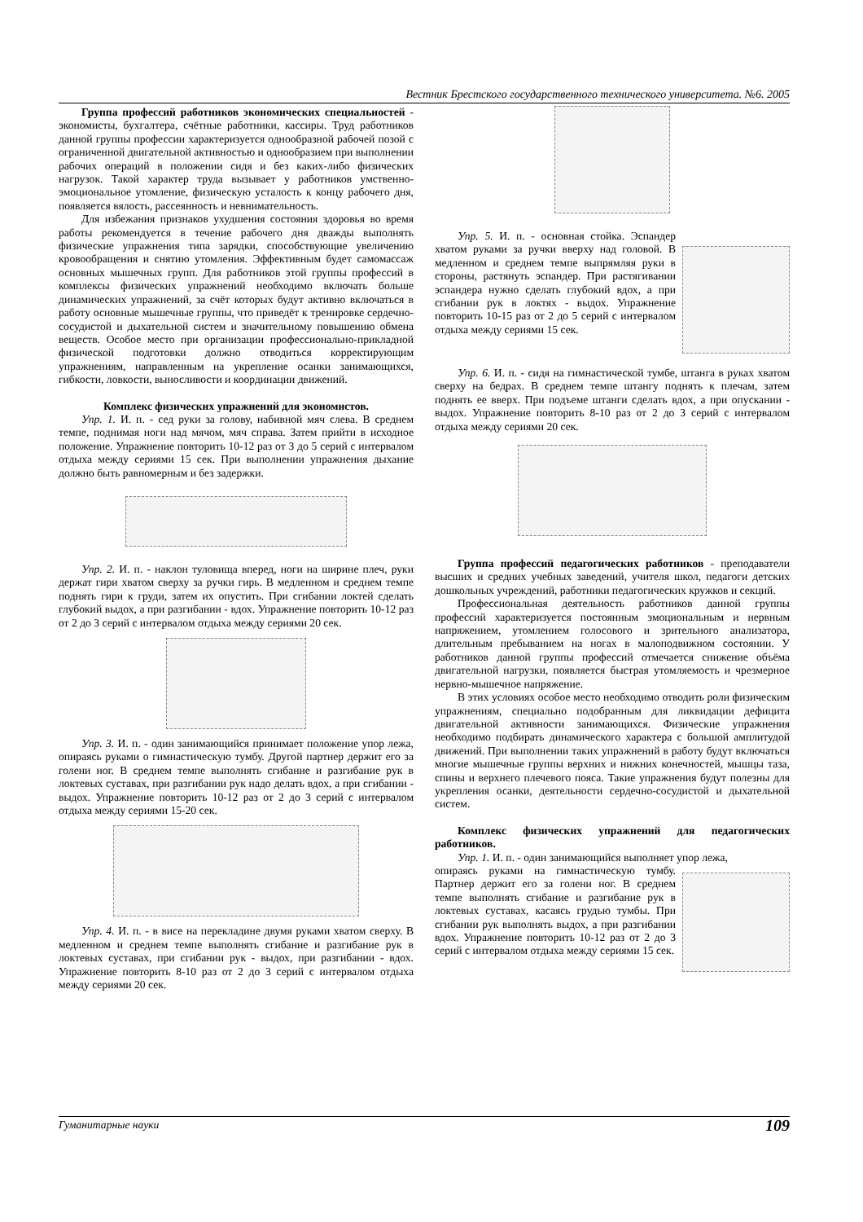Вестник Брестского государственного технического университета. №6. 2005
Группа профессий работников экономических специальностей - экономисты, бухгалтера, счётные работники, кассиры. Труд работников данной группы профессии характеризуется однообразной рабочей позой с ограниченной двигательной активностью и однообразием при выполнении рабочих операций в положении сидя и без каких-либо физических нагрузок. Такой характер труда вызывает у работников умственно-эмоциональное утомление, физическую усталость к концу рабочего дня, появляется вялость, рассеянность и невнимательность.
Для избежания признаков ухудшения состояния здоровья во время работы рекомендуется в течение рабочего дня дважды выполнять физические упражнения типа зарядки, способствующие увеличению кровообращения и снятию утомления. Эффективным будет самомассаж основных мышечных групп. Для работников этой группы профессий в комплексы физических упражнений необходимо включать больше динамических упражнений, за счёт которых будут активно включаться в работу основные мышечные группы, что приведёт к тренировке сердечно-сосудистой и дыхательной систем и значительному повышению обмена веществ. Особое место при организации профессионально-прикладной физической подготовки должно отводиться корректирующим упражнениям, направленным на укрепление осанки занимающихся, гибкости, ловкости, выносливости и координации движений.
Комплекс физических упражнений для экономистов.
Упр. 1. И. п. - сед руки за голову, набивной мяч слева. В среднем темпе, поднимая ноги над мячом, мяч справа. Затем прийти в исходное положение. Упражнение повторить 10-12 раз от 3 до 5 серий с интервалом отдыха между сериями 15 сек. При выполнении упражнения дыхание должно быть равномерным и без задержки.
Упр. 2. И. п. - наклон туловища вперед, ноги на ширине плеч, руки держат гири хватом сверху за ручки гирь. В медленном и среднем темпе поднять гири к груди, затем их опустить. При сгибании локтей сделать глубокий выдох, а при разгибании - вдох. Упражнение повторить 10-12 раз от 2 до 3 серий с интервалом отдыха между сериями 20 сек.
Упр. 3. И. п. - один занимающийся принимает положение упор лежа, опираясь руками о гимнастическую тумбу. Другой партнер держит его за голени ног. В среднем темпе выполнять сгибание и разгибание рук в локтевых суставах, при разгибании рук надо делать вдох, а при сгибании - выдох. Упражнение повторить 10-12 раз от 2 до 3 серий с интервалом отдыха между сериями 15-20 сек.
Упр. 4. И. п. - в висе на перекладине двумя руками хватом сверху. В медленном и среднем темпе выполнять сгибание и разгибание рук в локтевых суставах, при сгибании рук - выдох, при разгибании - вдох. Упражнение повторить 8-10 раз от 2 до 3 серий с интервалом отдыха между сериями 20 сек.
Упр. 5. И. п. - основная стойка. Эспандер хватом руками за ручки вверху над головой. В медленном и среднем темпе выпрямляя руки в стороны, растянуть эспандер. При растягивании эспандера нужно сделать глубокий вдох, а при сгибании рук в локтях - выдох. Упражнение повторить 10-15 раз от 2 до 5 серий с интервалом отдыха между сериями 15 сек.
Упр. 6. И. п. - сидя на гимнастической тумбе, штанга в руках хватом сверху на бедрах. В среднем темпе штангу поднять к плечам, затем поднять ее вверх. При подъеме штанги сделать вдох, а при опускании - выдох. Упражнение повторить 8-10 раз от 2 до 3 серий с интервалом отдыха между сериями 20 сек.
Группа профессий педагогических работников - преподаватели высших и средних учебных заведений, учителя школ, педагоги детских дошкольных учреждений, работники педагогических кружков и секций.
Профессиональная деятельность работников данной группы профессий характеризуется постоянным эмоциональным и нервным напряжением, утомлением голосового и зрительного анализатора, длительным пребыванием на ногах в малоподвижном состоянии. У работников данной группы профессий отмечается снижение объёма двигательной нагрузки, появляется быстрая утомляемость и чрезмерное нервно-мышечное напряжение.
В этих условиях особое место необходимо отводить роли физическим упражнениям, специально подобранным для ликвидации дефицита двигательной активности занимающихся. Физические упражнения необходимо подбирать динамического характера с большой амплитудой движений. При выполнении таких упражнений в работу будут включаться многие мышечные группы верхних и нижних конечностей, мышцы таза, спины и верхнего плечевого пояса. Такие упражнения будут полезны для укрепления осанки, деятельности сердечно-сосудистой и дыхательной систем.
Комплекс физических упражнений для педагогических работников.
Упр. 1. И. п. - один занимающийся выполняет упор лежа,
опираясь руками на гимнастическую тумбу. Партнер держит его за голени ног. В среднем темпе выполнять сгибание и разгибание рук в локтевых суставах, касаясь грудью тумбы. При сгибании рук выполнять выдох, а при разгибании вдох. Упражнение повторить 10-12 раз от 2 до 3 серий с интервалом отдыха между сериями 15 сек.
Гуманитарные науки 109